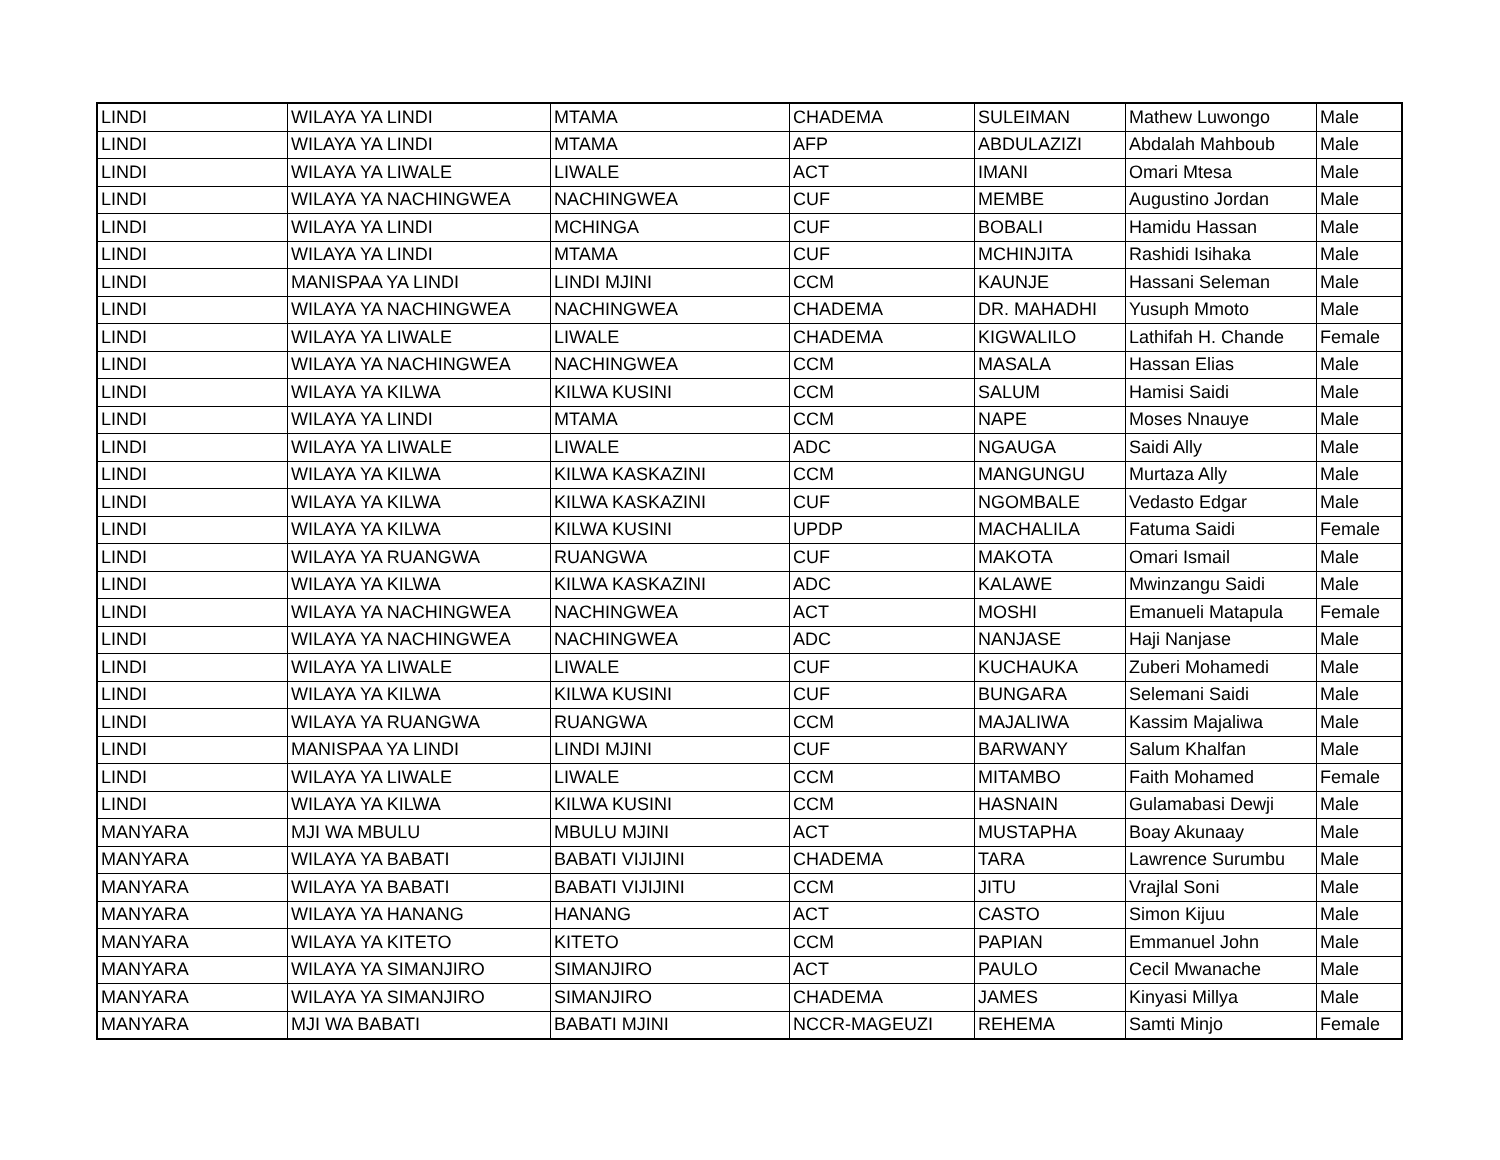| LINDI | WILAYA YA LINDI | MTAMA | CHADEMA | SULEIMAN | Mathew Luwongo | Male |
| LINDI | WILAYA YA LINDI | MTAMA | AFP | ABDULAZIZI | Abdalah Mahboub | Male |
| LINDI | WILAYA YA LIWALE | LIWALE | ACT | IMANI | Omari Mtesa | Male |
| LINDI | WILAYA YA NACHINGWEA | NACHINGWEA | CUF | MEMBE | Augustino Jordan | Male |
| LINDI | WILAYA YA LINDI | MCHINGA | CUF | BOBALI | Hamidu Hassan | Male |
| LINDI | WILAYA YA LINDI | MTAMA | CUF | MCHINJITA | Rashidi Isihaka | Male |
| LINDI | MANISPAA YA LINDI | LINDI MJINI | CCM | KAUNJE | Hassani Seleman | Male |
| LINDI | WILAYA YA NACHINGWEA | NACHINGWEA | CHADEMA | DR. MAHADHI | Yusuph Mmoto | Male |
| LINDI | WILAYA YA LIWALE | LIWALE | CHADEMA | KIGWALILO | Lathifah H. Chande | Female |
| LINDI | WILAYA YA NACHINGWEA | NACHINGWEA | CCM | MASALA | Hassan Elias | Male |
| LINDI | WILAYA YA KILWA | KILWA KUSINI | CCM | SALUM | Hamisi Saidi | Male |
| LINDI | WILAYA YA LINDI | MTAMA | CCM | NAPE | Moses Nnauye | Male |
| LINDI | WILAYA YA LIWALE | LIWALE | ADC | NGAUGA | Saidi Ally | Male |
| LINDI | WILAYA YA KILWA | KILWA KASKAZINI | CCM | MANGUNGU | Murtaza Ally | Male |
| LINDI | WILAYA YA KILWA | KILWA KASKAZINI | CUF | NGOMBALE | Vedasto Edgar | Male |
| LINDI | WILAYA YA KILWA | KILWA KUSINI | UPDP | MACHALILA | Fatuma Saidi | Female |
| LINDI | WILAYA YA RUANGWA | RUANGWA | CUF | MAKOTA | Omari Ismail | Male |
| LINDI | WILAYA YA KILWA | KILWA KASKAZINI | ADC | KALAWE | Mwinzangu Saidi | Male |
| LINDI | WILAYA YA NACHINGWEA | NACHINGWEA | ACT | MOSHI | Emanueli Matapula | Female |
| LINDI | WILAYA YA NACHINGWEA | NACHINGWEA | ADC | NANJASE | Haji Nanjase | Male |
| LINDI | WILAYA YA LIWALE | LIWALE | CUF | KUCHAUKA | Zuberi Mohamedi | Male |
| LINDI | WILAYA YA KILWA | KILWA KUSINI | CUF | BUNGARA | Selemani Saidi | Male |
| LINDI | WILAYA YA RUANGWA | RUANGWA | CCM | MAJALIWA | Kassim Majaliwa | Male |
| LINDI | MANISPAA YA LINDI | LINDI MJINI | CUF | BARWANY | Salum Khalfan | Male |
| LINDI | WILAYA YA LIWALE | LIWALE | CCM | MITAMBO | Faith Mohamed | Female |
| LINDI | WILAYA YA KILWA | KILWA KUSINI | CCM | HASNAIN | Gulamabasi Dewji | Male |
| MANYARA | MJI WA MBULU | MBULU MJINI | ACT | MUSTAPHA | Boay Akunaay | Male |
| MANYARA | WILAYA YA BABATI | BABATI VIJIJINI | CHADEMA | TARA | Lawrence Surumbu | Male |
| MANYARA | WILAYA YA BABATI | BABATI VIJIJINI | CCM | JITU | Vrajlal Soni | Male |
| MANYARA | WILAYA YA HANANG | HANANG | ACT | CASTO | Simon Kijuu | Male |
| MANYARA | WILAYA YA KITETO | KITETO | CCM | PAPIAN | Emmanuel John | Male |
| MANYARA | WILAYA YA SIMANJIRO | SIMANJIRO | ACT | PAULO | Cecil Mwanache | Male |
| MANYARA | WILAYA YA SIMANJIRO | SIMANJIRO | CHADEMA | JAMES | Kinyasi Millya | Male |
| MANYARA | MJI WA BABATI | BABATI MJINI | NCCR-MAGEUZI | REHEMA | Samti Minjo | Female |